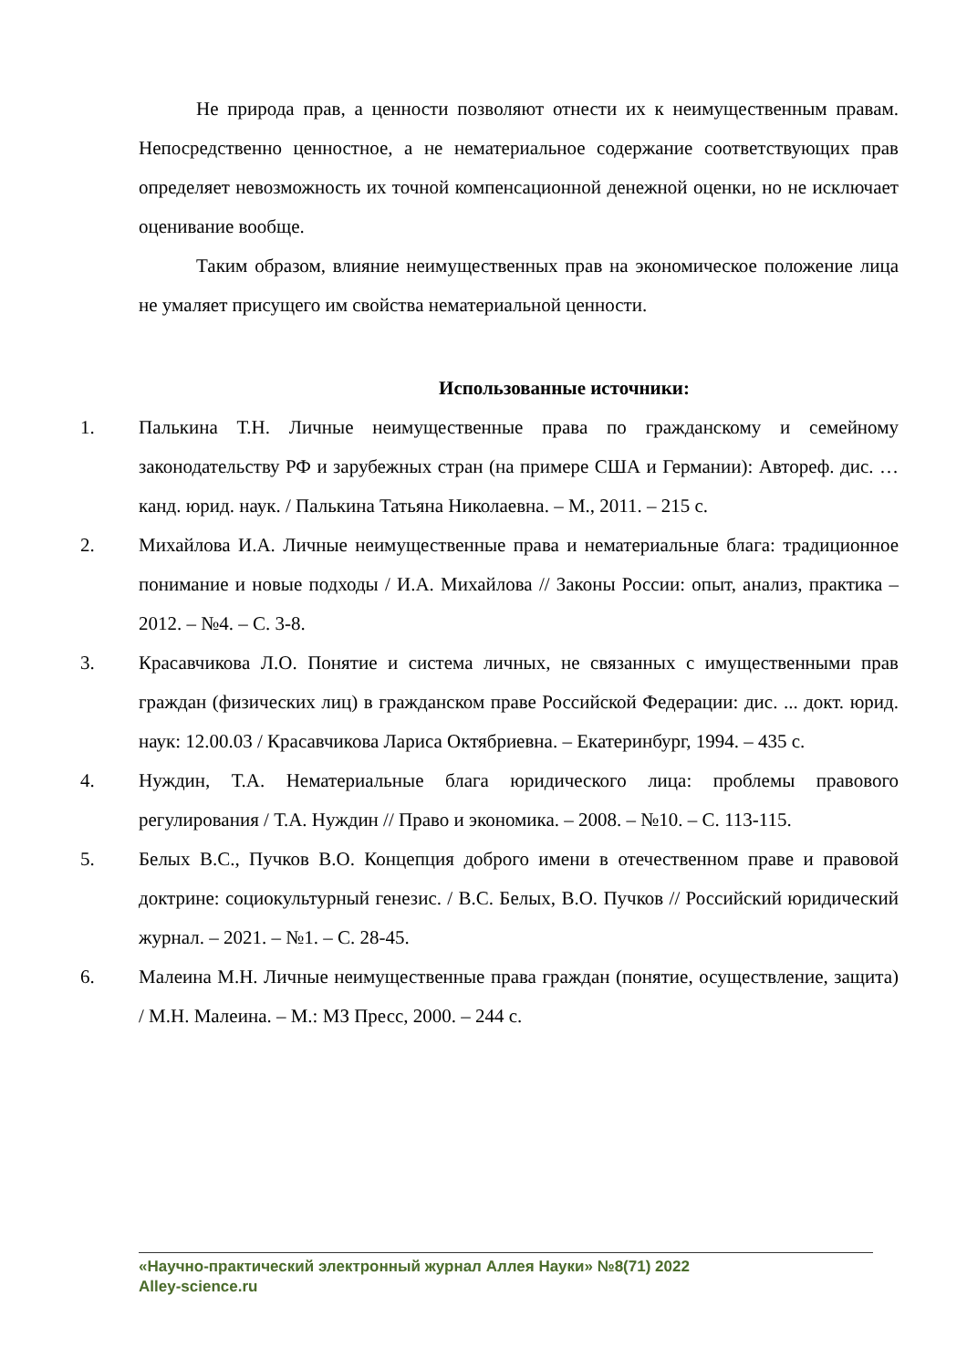Не природа прав, а ценности позволяют отнести их к неимущественным правам. Непосредственно ценностное, а не нематериальное содержание соответствующих прав определяет невозможность их точной компенсационной денежной оценки, но не исключает оценивание вообще.
Таким образом, влияние неимущественных прав на экономическое положение лица не умаляет присущего им свойства нематериальной ценности.
Использованные источники:
1. Палькина Т.Н. Личные неимущественные права по гражданскому и семейному законодательству РФ и зарубежных стран (на примере США и Германии): Автореф. дис. … канд. юрид. наук. / Палькина Татьяна Николаевна. – М., 2011. – 215 с.
2. Михайлова И.А. Личные неимущественные права и нематериальные блага: традиционное понимание и новые подходы / И.А. Михайлова // Законы России: опыт, анализ, практика – 2012. – №4. – С. 3-8.
3. Красавчикова Л.О. Понятие и система личных, не связанных с имущественными прав граждан (физических лиц) в гражданском праве Российской Федерации: дис. ... докт. юрид. наук: 12.00.03 / Красавчикова Лариса Октябриевна. – Екатеринбург, 1994. – 435 с.
4. Нуждин, Т.А. Нематериальные блага юридического лица: проблемы правового регулирования / Т.А. Нуждин // Право и экономика. – 2008. – №10. – С. 113-115.
5. Белых В.С., Пучков В.О. Концепция доброго имени в отечественном праве и правовой доктрине: социокультурный генезис. / В.С. Белых, В.О. Пучков // Российский юридический журнал. – 2021. – №1. – С. 28-45.
6. Малеина М.Н. Личные неимущественные права граждан (понятие, осуществление, защита) / М.Н. Малеина. – М.: МЗ Пресс, 2000. – 244 с.
«Научно-практический электронный журнал Аллея Науки» №8(71) 2022
Alley-science.ru